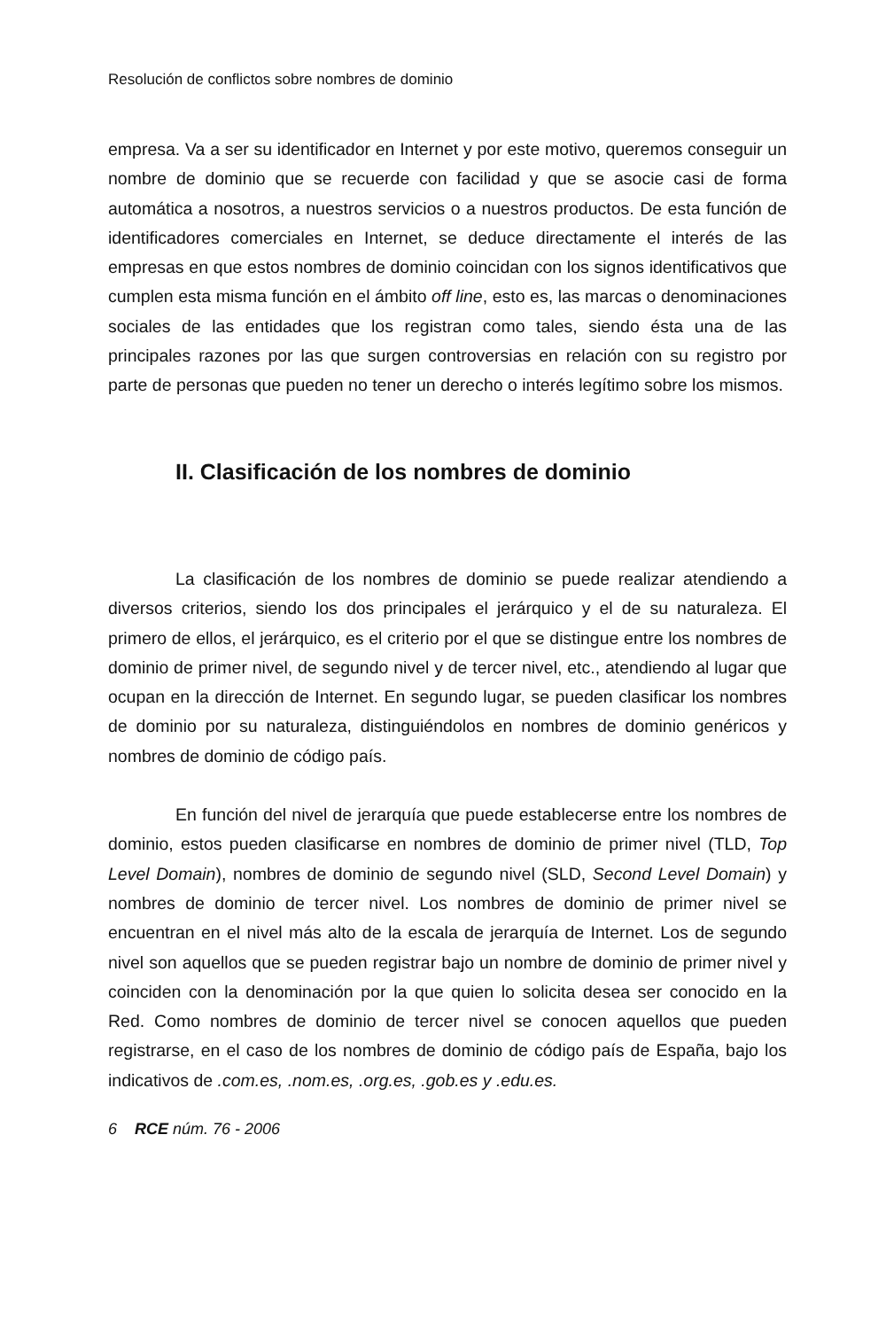Resolución de conflictos sobre nombres de dominio
empresa. Va a ser su identificador en Internet y por este motivo, queremos conseguir un nombre de dominio que se recuerde con facilidad y que se asocie casi de forma automática a nosotros, a nuestros servicios o a nuestros productos. De esta función de identificadores comerciales en Internet, se deduce directamente el interés de las empresas en que estos nombres de dominio coincidan con los signos identificativos que cumplen esta misma función en el ámbito off line, esto es, las marcas o denominaciones sociales de las entidades que los registran como tales, siendo ésta una de las principales razones por las que surgen controversias en relación con su registro por parte de personas que pueden no tener un derecho o interés legítimo sobre los mismos.
II. Clasificación de los nombres de dominio
La clasificación de los nombres de dominio se puede realizar atendiendo a diversos criterios, siendo los dos principales el jerárquico y el de su naturaleza. El primero de ellos, el jerárquico, es el criterio por el que se distingue entre los nombres de dominio de primer nivel, de segundo nivel y de tercer nivel, etc., atendiendo al lugar que ocupan en la dirección de Internet. En segundo lugar, se pueden clasificar los nombres de dominio por su naturaleza, distinguiéndolos en nombres de dominio genéricos y nombres de dominio de código país.
En función del nivel de jerarquía que puede establecerse entre los nombres de dominio, estos pueden clasificarse en nombres de dominio de primer nivel (TLD, Top Level Domain), nombres de dominio de segundo nivel (SLD, Second Level Domain) y nombres de dominio de tercer nivel. Los nombres de dominio de primer nivel se encuentran en el nivel más alto de la escala de jerarquía de Internet. Los de segundo nivel son aquellos que se pueden registrar bajo un nombre de dominio de primer nivel y coinciden con la denominación por la que quien lo solicita desea ser conocido en la Red. Como nombres de dominio de tercer nivel se conocen aquellos que pueden registrarse, en el caso de los nombres de dominio de código país de España, bajo los indicativos de .com.es, .nom.es, .org.es, .gob.es y .edu.es.
6 RCE núm. 76 - 2006